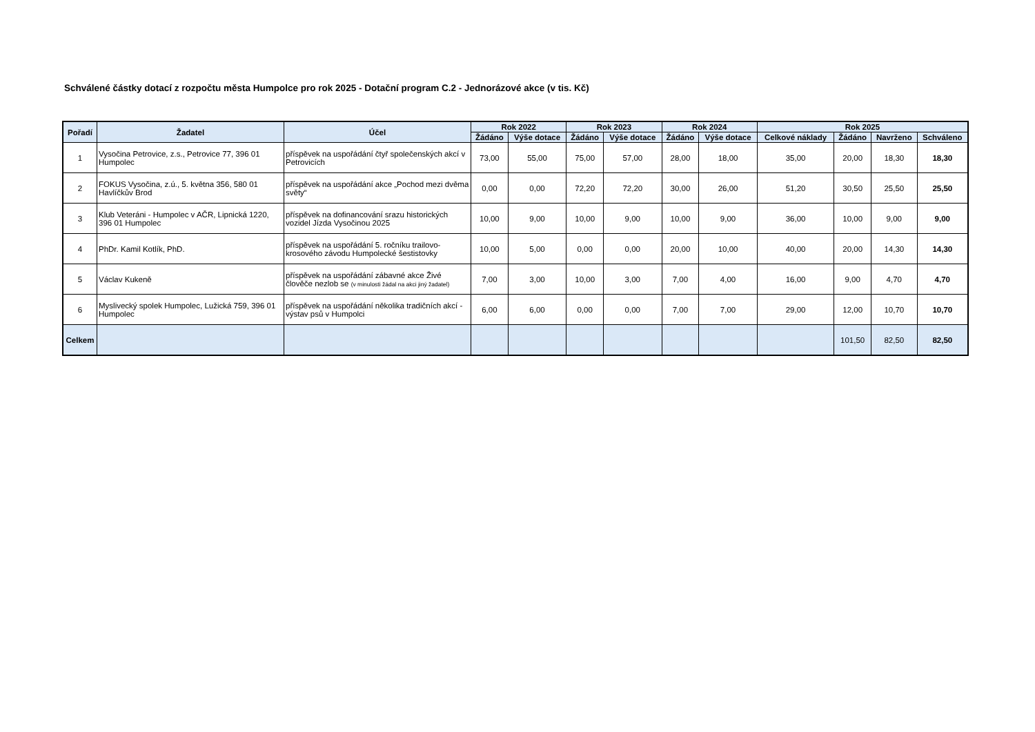Schválené částky dotací z rozpočtu města Humpolce pro rok 2025 - Dotační program C.2 - Jednorázové akce (v tis. Kč)
| Pořadí | Žadatel | Účel | Rok 2022 | | Rok 2023 | | Rok 2024 | | Rok 2025 | | | |
| --- | --- | --- | --- | --- | --- | --- | --- | --- | --- | --- | --- | --- |
| | | | Žádáno | Výše dotace | Žádáno | Výše dotace | Žádáno | Výše dotace | Celkové náklady | Žádáno | Navrženo | Schváleno |
| 1 | Vysočina Petrovice, z.s., Petrovice 77, 396 01 Humpolec | příspěvek na uspořádání čtyř společenských akcí v Petrovicích | 73,00 | 55,00 | 75,00 | 57,00 | 28,00 | 18,00 | 35,00 | 20,00 | 18,30 | 18,30 |
| 2 | FOKUS Vysočina, z.ú., 5. května 356, 580 01 Havlíčkův Brod | příspěvek na uspořádání akce „Pochod mezi dvěma světy“ | 0,00 | 0,00 | 72,20 | 72,20 | 30,00 | 26,00 | 51,20 | 30,50 | 25,50 | 25,50 |
| 3 | Klub Veteráni - Humpolec v AČR, Lipnická 1220, 396 01 Humpolec | příspěvek na dofinancování srazu historických vozidel Jízda Vysočinou 2025 | 10,00 | 9,00 | 10,00 | 9,00 | 10,00 | 9,00 | 36,00 | 10,00 | 9,00 | 9,00 |
| 4 | PhDr. Kamil Kotlík, PhD. | příspěvek na uspořádání 5. ročníku trailovo-krosového závodu Humpolecké šestistovky | 10,00 | 5,00 | 0,00 | 0,00 | 20,00 | 10,00 | 40,00 | 20,00 | 14,30 | 14,30 |
| 5 | Václav Kukeně | příspěvek na uspořádání zábavné akce Živé člověče nezlob se (v minulosti žádal na akci jiný žadatel) | 7,00 | 3,00 | 10,00 | 3,00 | 7,00 | 4,00 | 16,00 | 9,00 | 4,70 | 4,70 |
| 6 | Myslivecký spolek Humpolec, Lužická 759, 396 01 Humpolec | příspěvek na uspořádání několika tradičních akcí - výstav psů v Humpolci | 6,00 | 6,00 | 0,00 | 0,00 | 7,00 | 7,00 | 29,00 | 12,00 | 10,70 | 10,70 |
| Celkem | | | | | | | | | | 101,50 | 82,50 | 82,50 |